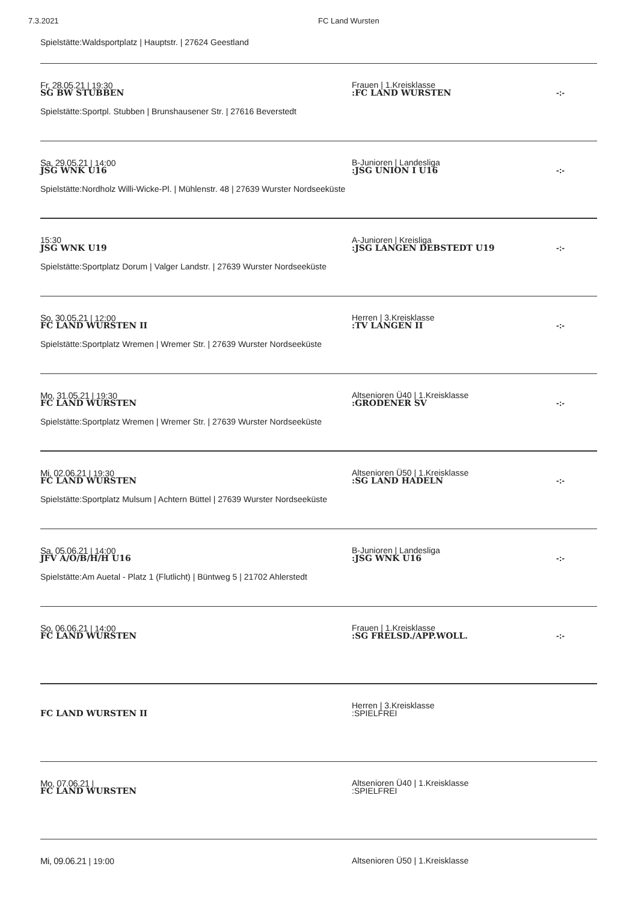7.3.2021 FC Land Wursten
Spielstätte:Waldsportplatz | Hauptstr. | 27624 Geestland
Fr, 28.05.21 | 19:30
Frauen | 1.Kreisklasse
SG BW STUBBEN
:FC LAND WURSTEN
-:-
Spielstätte:Sportpl. Stubben | Brunshausener Str. | 27616 Beverstedt
Sa, 29.05.21 | 14:00
B-Junioren | Landesliga
JSG WNK U16
:JSG UNION I U16
-:-
Spielstätte:Nordholz Willi-Wicke-Pl. | Mühlenstr. 48 | 27639 Wurster Nordseeküste
15:30
A-Junioren | Kreisliga
JSG WNK U19
:JSG LANGEN DEBSTEDT U19
-:-
Spielstätte:Sportplatz Dorum | Valger Landstr. | 27639 Wurster Nordseeküste
So, 30.05.21 | 12:00
Herren | 3.Kreisklasse
FC LAND WURSTEN II
:TV LANGEN II
-:-
Spielstätte:Sportplatz Wremen | Wremer Str. | 27639 Wurster Nordseeküste
Mo, 31.05.21 | 19:30
Altsenioren Ü40 | 1.Kreisklasse
FC LAND WURSTEN
:GRODENER SV
-:-
Spielstätte:Sportplatz Wremen | Wremer Str. | 27639 Wurster Nordseeküste
Mi, 02.06.21 | 19:30
Altsenioren Ü50 | 1.Kreisklasse
FC LAND WURSTEN
:SG LAND HADELN
-:-
Spielstätte:Sportplatz Mulsum | Achtern Büttel | 27639 Wurster Nordseeküste
Sa, 05.06.21 | 14:00
B-Junioren | Landesliga
JFV A/O/B/H/H U16
:JSG WNK U16
-:-
Spielstätte:Am Auetal - Platz 1 (Flutlicht) | Büntweg 5 | 21702 Ahlerstedt
So, 06.06.21 | 14:00
Frauen | 1.Kreisklasse
FC LAND WURSTEN
:SG FRELSD./APP.WOLL.
-:-
Herren | 3.Kreisklasse
FC LAND WURSTEN II
:SPIELFREI
Mo, 07.06.21 |
Altsenioren Ü40 | 1.Kreisklasse
FC LAND WURSTEN
:SPIELFREI
Mi, 09.06.21 | 19:00
Altsenioren Ü50 | 1.Kreisklasse